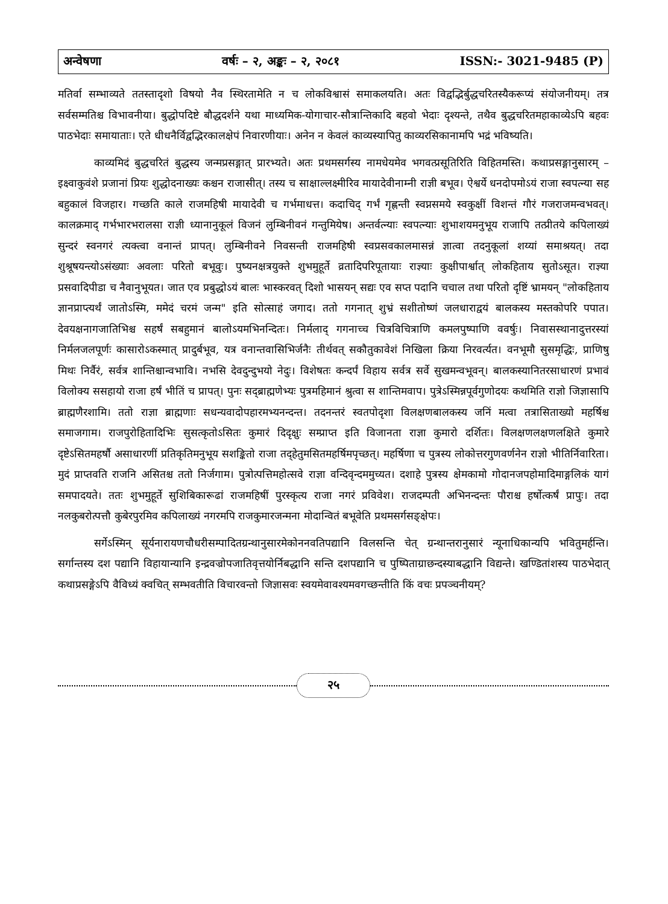अन्वेषणा वर्षः – २, अङ्कः – २, २०८१ ISSN:- 3021-9485 (P)
मतिर्वा सम्भाव्यते ततस्तादृशो विषयो नैव स्थिरतामेति न च लोकविश्वासं समाकलयति। अतः विद्वद्भिर्बुद्धचरितस्यैकरूप्यं संयोजनीयम्। तत्र सर्वसम्मतिश्च विभावनीया। बुद्धोपदिष्टे बौद्धदर्शने यथा माध्यमिक-योगाचार-सौत्रान्तिकादि बहवो भेदाः दृश्यन्ते, तथैव बुद्धचरितमहाकाव्येऽपि बहवः पाठभेदाः समायाताः। एते धीधनैर्विद्वद्भिरकालक्षेपं निवारणीयाः। अनेन न केवलं काव्यस्यापितु काव्यरसिकानामपि भद्रं भविष्यति।
काव्यमिदं बुद्धचरितं बुद्धस्य जन्मप्रसङ्गात् प्रारभ्यते। अतः प्रथमसर्गस्य नामधेयमेव भगवत्प्रसूतिरिति विहितमस्ति। कथाप्रसङ्गानुसारम् – इक्ष्वाकुवंशे प्रजानां प्रियः शुद्धोदनाख्यः कश्चन राजासीत्। तस्य च साक्षाल्लक्ष्मीरिव मायादेवीनाम्नी राज्ञी बभूव। ऐश्वर्ये धनदोपमोऽयं राजा स्वपत्न्या सह बहुकालं विजहार। गच्छति काले राजमहिषी मायादेवी च गर्भमाधत्त। कदाचिद् गर्भं गृह्णन्ती स्वप्नसमये स्वकुक्षीं विशन्तं गौरं गजराजमन्वभवत्। कालक्रमाद् गर्भभारभरालसा राज्ञी ध्यानानुकूलं विजनं लुम्बिनीवनं गन्तुमियेष। अन्तर्वत्न्याः स्वपत्न्याः शुभाशयमनुभूय राजापि तत्प्रीतये कपिलाख्यं सुन्दरं स्वनगरं त्यक्त्वा वनान्तं प्रापत्। लुम्बिनीवने निवसन्ती राजमहिषी स्वप्रसवकालमासन्नं ज्ञात्वा तदनुकूलां शय्यां समाश्रयत्। तदा शुश्रूषयन्त्योऽसंख्याः अवलाः परितो बभूवुः। पुष्यनक्षत्रयुक्ते शुभमुहूर्ते व्रतादिपरिपूतायाः राज्ञ्याः कुक्षीपार्श्वात् लोकहिताय सुतोऽसूत। राज्ञ्या प्रसवादिपीडा च नैवानुभूयत। जात एव प्रबुद्धोऽयं बालः भास्करवत् दिशो भासयन् सद्यः एव सप्त पदानि चचाल तथा परितो दृष्टिं भ्रामयन् "लोकहिताय ज्ञानप्राप्त्यर्थं जातोऽस्मि, ममेदं चरमं जन्म" इति सोत्साहं जगाद। ततो गगनात् शुभ्रं सशीतोष्णं जलधाराद्वयं बालकस्य मस्तकोपरि पपात। देवयक्षनागजातिभिश्च सहर्षं सबहुमानं बालोऽयमभिनन्दितः। निर्मलाद् गगनाच्च चित्रविचित्राणि कमलपुष्पाणि ववर्षुः। निवासस्थानादुत्तरस्यां निर्मलजलपूर्णः कासारोऽकस्मात् प्रादुर्बभूव, यत्र वनान्तवासिभिर्जनैः तीर्थवत् सकौतुकावेशं निखिला क्रिया निरवर्त्यत। वनभूमौ सुसमृद्धिः, प्राणिषु मिथः निर्वैरं, सर्वत्र शान्तिश्चान्वभावि। नभसि देवदुन्दुभयो नेदुः। विशेषतः कन्दर्पं विहाय सर्वत्र सर्वे सुखमन्वभूवन्। बालकस्यानितरसाधारणं प्रभावं विलोक्य ससहायो राजा हर्षं भीतिं च प्रापत्। पुनः सद्ब्राह्मणेभ्यः पुत्रमहिमानं श्रुत्वा स शान्तिमवाप। पुत्रेऽस्मिन्नपूर्वगुणोदयः कथमिति राज्ञो जिज्ञासापि ब्राह्मणैरशामि। ततो राज्ञा ब्राह्मणाः सधन्यवादोपहारमभ्यनन्दन्त। तदनन्तरं स्वतपोदृशा विलक्षणबालकस्य जनिं मत्वा तत्रासिताख्यो महर्षिश्च समाजगाम। राजपुरोहितादिभिः सुसत्कृतोऽसितः कुमारं दिदृक्षुः सम्प्राप्त इति विजानता राज्ञा कुमारो दर्शितः। विलक्षणलक्षणलक्षिते कुमारे दृष्टेऽसितमहर्षौ असाधारणीं प्रतिकृतिमनुभूय सशङ्कितो राजा तद्हेतुमसितमहर्षिमपृच्छत्। महर्षिणा च पुत्रस्य लोकोत्तरगुणवर्णनेन राज्ञो भीतिर्निवारिता। मुदं प्राप्तवति राजनि असितश्च ततो निर्जगाम। पुत्रोत्पत्तिमहोत्सवे राज्ञा वन्दिवृन्दममुच्यत। दशाहे पुत्रस्य क्षेमकामो गोदानजपहोमादिमाङ्गलिकं यागं समपादयते। ततः शुभमुहूर्ते सुशिबिकारूढां राजमहिषीं पुरस्कृत्य राजा नगरं प्रविवेश। राजदम्पती अभिनन्दन्तः पौराश्च हर्षोत्कर्षं प्रापुः। तदा नलकुबरोत्पत्तौ कुबेरपुरमिव कपिलाख्यं नगरमपि राजकुमारजन्मना मोदान्वितं बभूवेति प्रथमसर्गसङ्क्षेपः।
सर्गेऽस्मिन् सूर्यनारायणचौधरीसम्पादितग्रन्थानुसारमेकोननवतिपद्यानि विलसन्ति चेत् ग्रन्थान्तरानुसारं न्यूनाधिकान्यपि भवितुमर्हन्ति। सर्गान्तस्य दश पद्यानि विहायान्यानि इन्द्रवज्रोपजातिवृत्तयोर्निबद्धानि सन्ति दशपद्यानि च पुष्पिताग्राछन्दस्याबद्धानि विद्यन्ते। खण्डितांशस्य पाठभेदात् कथाप्रसङ्गेऽपि वैविध्यं क्वचित् सम्भवतीति विचारवन्तो जिज्ञासवः स्वयमेवावश्यमवगच्छन्तीति किं वचः प्रपञ्चनीयम्?
२५